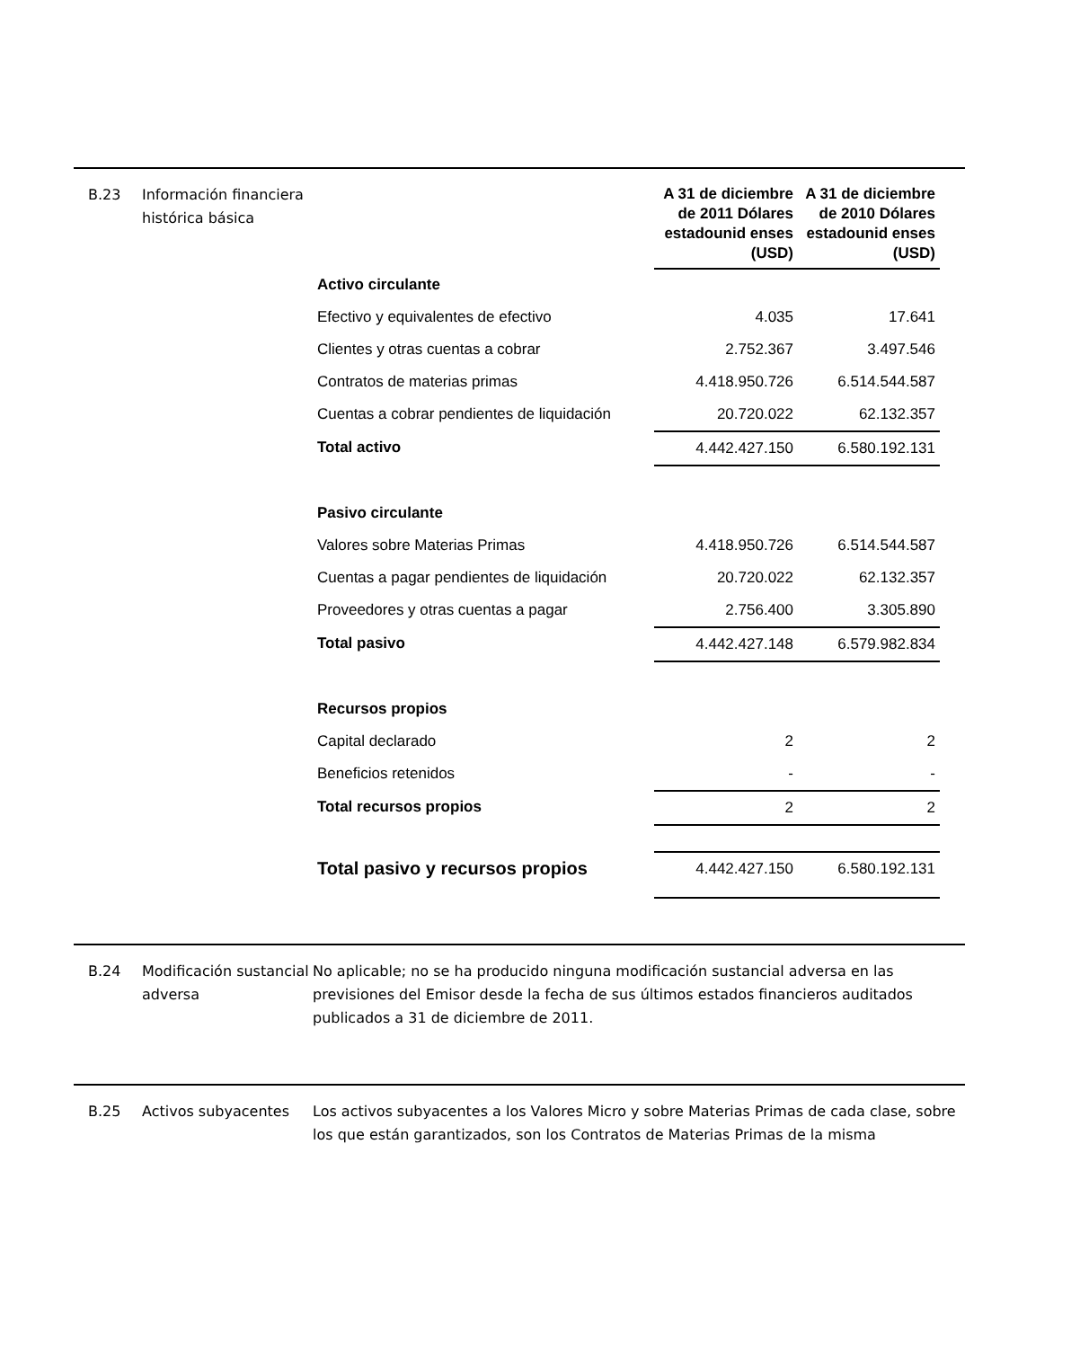B.23 Información financiera histórica básica
| | A 31 de diciembre de 2011 Dólares estadounid enses (USD) | A 31 de diciembre de 2010 Dólares estadounid enses (USD) |
| Activo circulante | | |
| Efectivo y equivalentes de efectivo | 4.035 | 17.641 |
| Clientes y otras cuentas a cobrar | 2.752.367 | 3.497.546 |
| Contratos de materias primas | 4.418.950.726 | 6.514.544.587 |
| Cuentas a cobrar pendientes de liquidación | 20.720.022 | 62.132.357 |
| Total activo | 4.442.427.150 | 6.580.192.131 |
| Pasivo circulante | | |
| Valores sobre Materias Primas | 4.418.950.726 | 6.514.544.587 |
| Cuentas a pagar pendientes de liquidación | 20.720.022 | 62.132.357 |
| Proveedores y otras cuentas a pagar | 2.756.400 | 3.305.890 |
| Total pasivo | 4.442.427.148 | 6.579.982.834 |
| Recursos propios | | |
| Capital declarado | 2 | 2 |
| Beneficios retenidos | - | - |
| Total recursos propios | 2 | 2 |
| Total pasivo y recursos propios | 4.442.427.150 | 6.580.192.131 |
B.24 Modificación sustancial adversa
No aplicable; no se ha producido ninguna modificación sustancial adversa en las previsiones del Emisor desde la fecha de sus últimos estados financieros auditados publicados a 31 de diciembre de 2011.
B.25 Activos subyacentes Los activos subyacentes a los Valores Micro y sobre Materias Primas de cada clase, sobre los que están garantizados, son los Contratos de Materias Primas de la misma